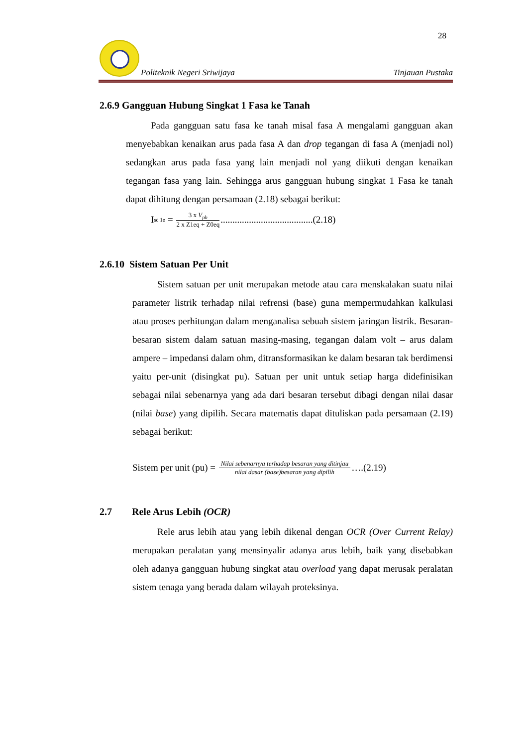28
Politeknik Negeri Sriwijaya Tinjauan Pustaka
2.6.9 Gangguan Hubung Singkat 1 Fasa ke Tanah
Pada gangguan satu fasa ke tanah misal fasa A mengalami gangguan akan menyebabkan kenaikan arus pada fasa A dan drop tegangan di fasa A (menjadi nol) sedangkan arus pada fasa yang lain menjadi nol yang diikuti dengan kenaikan tegangan fasa yang lain. Sehingga arus gangguan hubung singkat 1 Fasa ke tanah dapat dihitung dengan persamaan (2.18) sebagai berikut:
I<sub>sc 1ø</sub> = 3 x V<sub>ph</sub> 2 x Z1eq + Z0eq.......................................(2.18)
2.6.10 Sistem Satuan Per Unit
Sistem satuan per unit merupakan metode atau cara menskalakan suatu nilai parameter listrik terhadap nilai refrensi (base) guna mempermudahkan kalkulasi atau proses perhitungan dalam menganalisa sebuah sistem jaringan listrik. Besaran-besaran sistem dalam satuan masing-masing, tegangan dalam volt – arus dalam ampere – impedansi dalam ohm, ditransformasikan ke dalam besaran tak berdimensi yaitu per-unit (disingkat pu). Satuan per unit untuk setiap harga didefinisikan sebagai nilai sebenarnya yang ada dari besaran tersebut dibagi dengan nilai dasar (nilai base) yang dipilih. Secara matematis dapat dituliskan pada persamaan (2.19) sebagai berikut:
Sistem per unit (pu) = Nilai sebenarnya terhadap besaran yang ditinjau nilai dasar (base)besaran yang dipilih ….(2.19)
2.7 Rele Arus Lebih (OCR)
Rele arus lebih atau yang lebih dikenal dengan OCR (Over Current Relay) merupakan peralatan yang mensinyalir adanya arus lebih, baik yang disebabkan oleh adanya gangguan hubung singkat atau overload yang dapat merusak peralatan sistem tenaga yang berada dalam wilayah proteksinya.